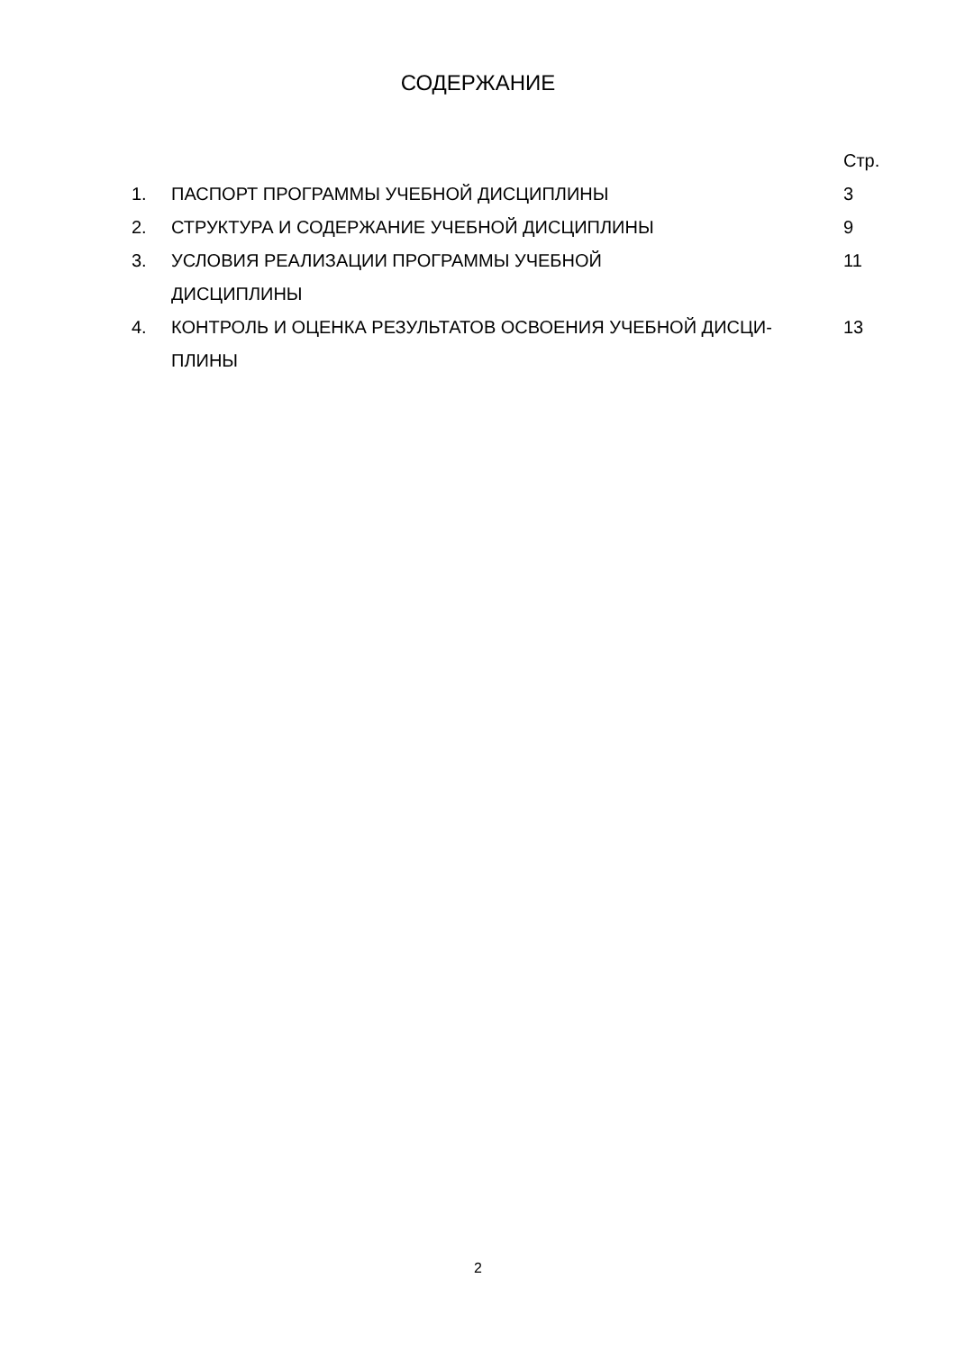СОДЕРЖАНИЕ
| | | Стр. |
| 1. | ПАСПОРТ ПРОГРАММЫ УЧЕБНОЙ ДИСЦИПЛИНЫ | 3 |
| 2. | СТРУКТУРА И СОДЕРЖАНИЕ УЧЕБНОЙ ДИСЦИПЛИНЫ | 9 |
| 3. | УСЛОВИЯ РЕАЛИЗАЦИИ ПРОГРАММЫ УЧЕБНОЙ ДИСЦИПЛИНЫ | 11 |
| 4. | КОНТРОЛЬ И ОЦЕНКА РЕЗУЛЬТАТОВ ОСВОЕНИЯ УЧЕБНОЙ ДИСЦИ- ПЛИНЫ | 13 |
2